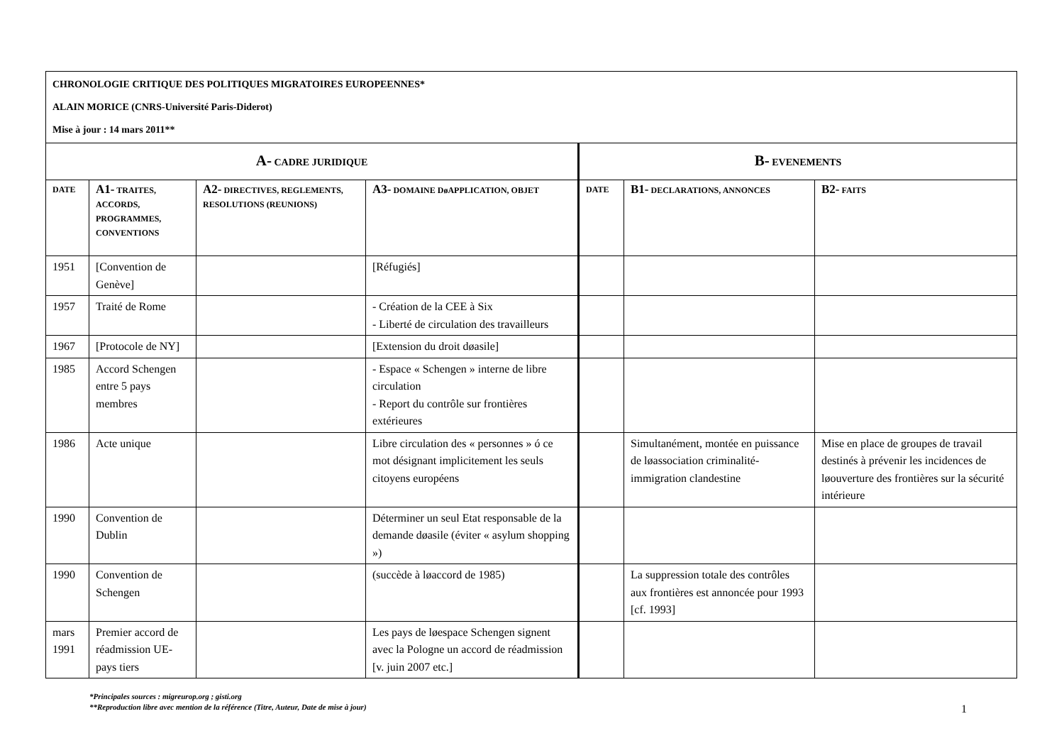| CHRONOLOGIE CRITIQUE DES POLITIQUES MIGRATOIRES EUROPEENNES* ALAIN MORICE (CNRS-Université Paris-Diderot) Mise à jour : 14 mars 2011** | | | | | | |
| A- CADRE JURIDIQUE | | | | B- EVENEMENTS | | |
| DATE | A1- TRAITES, ACCORDS, PROGRAMMES, CONVENTIONS | A2- DIRECTIVES, REGLEMENTS, RESOLUTIONS (REUNIONS) | A3- DOMAINE DøAPPLICATION, OBJET | DATE | B1- DECLARATIONS, ANNONCES | B2- FAITS |
| 1951 | [Convention de Genève] | | [Réfugiés] | | | |
| 1957 | Traité de Rome | | - Création de la CEE à Six - Liberté de circulation des travailleurs | | | |
| 1967 | [Protocole de NY] | | [Extension du droit døasile] | | | |
| 1985 | Accord Schengen entre 5 pays membres | | - Espace « Schengen » interne de libre circulation - Report du contrôle sur frontières extérieures | | | |
| 1986 | Acte unique | | Libre circulation des « personnes » ó ce mot désignant implicitement les seuls citoyens européens | | Simultanément, montée en puissance de løassociation criminalité-immigration clandestine | Mise en place de groupes de travail destinés à prévenir les incidences de løouverture des frontières sur la sécurité intérieure |
| 1990 | Convention de Dublin | | Déterminer un seul Etat responsable de la demande døasile (éviter « asylum shopping ») | | | |
| 1990 | Convention de Schengen | | (succède à løaccord de 1985) | | La suppression totale des contrôles aux frontières est annoncée pour 1993 [cf. 1993] | |
| mars 1991 | Premier accord de réadmission UE-pays tiers | | Les pays de løespace Schengen signent avec la Pologne un accord de réadmission [v. juin 2007 etc.] | | | |
*Principales sources : migreurop.org ; gisti.org
**Reproduction libre avec mention de la référence (Titre, Auteur, Date de mise à jour)
1